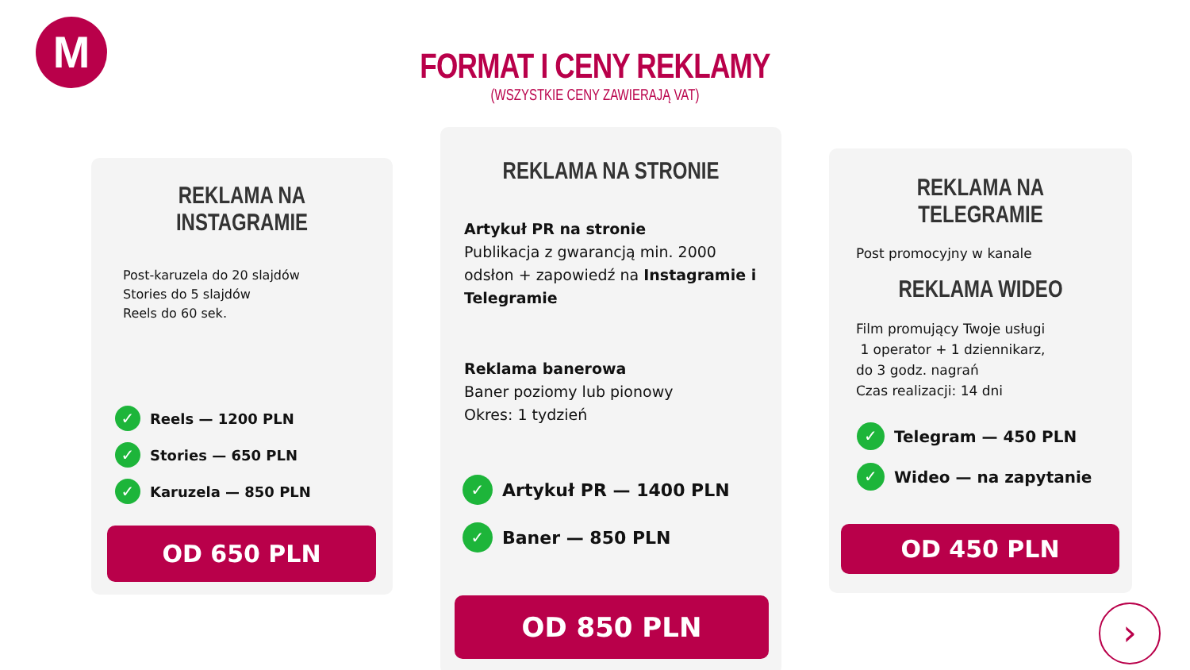M
FORMAT I CENY REKLAMY
(WSZYSTKIE CENY ZAWIERAJĄ VAT)
REKLAMA NA INSTAGRAMIE
Post-karuzela do 20 slajdów
Stories do 5 slajdów
Reels do 60 sek.
✓ Reels — 1200 PLN
✓ Stories — 650 PLN
✓ Karuzela — 850 PLN
OD 650 PLN
REKLAMA NA STRONIE
Artykuł PR na stronie
Publikacja z gwarancją min. 2000 odsłon + zapowiedź na Instagramie i Telegramie
Reklama banerowa
Baner poziomy lub pionowy
Okres: 1 tydzień
✓ Artykuł PR — 1400 PLN
✓ Baner — 850 PLN
OD 850 PLN
REKLAMA NA TELEGRAMIE
Post promocyjny w kanale
REKLAMA WIDEO
Film promujący Twoje usługi
1 operator + 1 dziennikarz,
do 3 godz. nagrań
Czas realizacji: 14 dni
✓ Telegram — 450 PLN
✓ Wideo — na zapytanie
OD 450 PLN
›